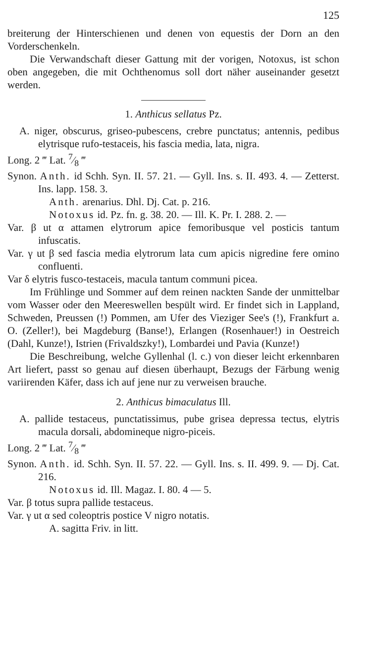125
breiterung der Hinterschienen und denen von equestis der Dorn an den Vorderschenkeln.
Die Verwandschaft dieser Gattung mit der vorigen, Notoxus, ist schon oben angegeben, die mit Ochthenomus soll dort näher auseinander gesetzt werden.
1. Anthicus sellatus Pz.
A. niger, obscurus, griseo-pubescens, crebre punctatus; antennis, pedibus elytrisque rufo-testaceis, his fascia media, lata, nigra.
Long. 2 ‴ Lat. 7⁄8 ‴
Synon. Anth. id Schh. Syn. II. 57. 21. — Gyll. Ins. s. II. 493. 4. — Zetterst. Ins. lapp. 158. 3.
Anth. arenarius. Dhl. Dj. Cat. p. 216.
Notoxus id. Pz. fn. g. 38. 20. — Ill. K. Pr. I. 288. 2. —
Var. β ut α attamen elytrorum apice femoribusque vel posticis tantum infuscatis.
Var. γ ut β sed fascia media elytrorum lata cum apicis nigredine fere omino confluenti.
Var δ elytris fusco-testaceis, macula tantum communi picea.
Im Frühlinge und Sommer auf dem reinen nackten Sande der unmittelbar vom Wasser oder den Meereswellen bespült wird. Er findet sich in Lappland, Schweden, Preussen (!) Pommen, am Ufer des Vieziger See's (!), Frankfurt a. O. (Zeller!), bei Magdeburg (Banse!), Erlangen (Rosenhauer!) in Oestreich (Dahl, Kunze!), Istrien (Frivaldszky!), Lombardei und Pavia (Kunze!)
Die Beschreibung, welche Gyllenhal (l. c.) von dieser leicht erkennbaren Art liefert, passt so genau auf diesen überhaupt, Bezugs der Färbung wenig variirenden Käfer, dass ich auf jene nur zu verweisen brauche.
2. Anthicus bimaculatus Ill.
A. pallide testaceus, punctatissimus, pube grisea depressa tectus, elytris macula dorsali, abdomineque nigro-piceis.
Long. 2 ‴ Lat. 7⁄8 ‴
Synon. Anth. id. Schh. Syn. II. 57. 22. — Gyll. Ins. s. II. 499. 9. — Dj. Cat. 216.
Notoxus id. Ill. Magaz. I. 80. 4 — 5.
Var. β totus supra pallide testaceus.
Var. γ ut α sed coleoptris postice V nigro notatis.
A. sagitta Friv. in litt.